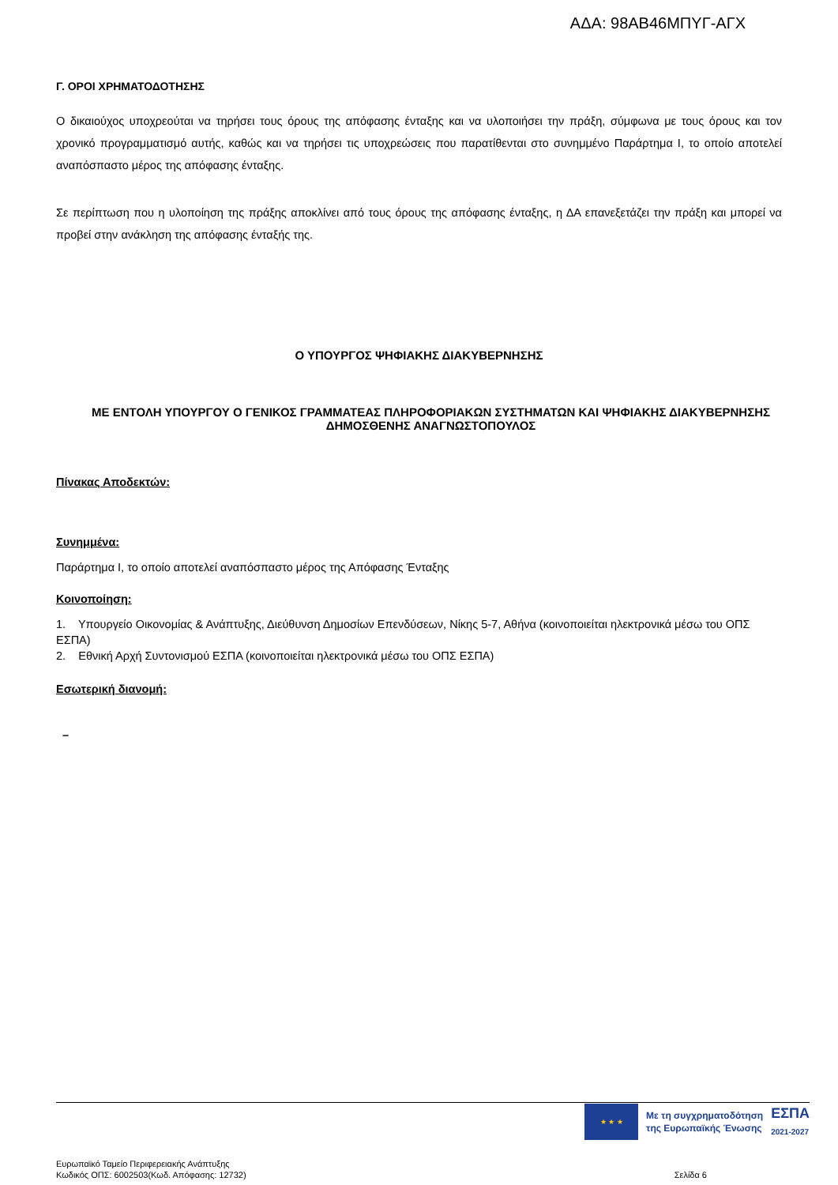ΑΔΑ: 98ΑΒ46ΜΠΥΓ-ΑΓΧ
Γ. ΟΡΟΙ ΧΡΗΜΑΤΟΔΟΤΗΣΗΣ
Ο δικαιούχος υποχρεούται να τηρήσει τους όρους της απόφασης ένταξης και να υλοποιήσει την πράξη, σύμφωνα με τους όρους και τον χρονικό προγραμματισμό αυτής, καθώς και να τηρήσει τις υποχρεώσεις που παρατίθενται στο συνημμένο Παράρτημα Ι, το οποίο αποτελεί αναπόσπαστο μέρος της απόφασης ένταξης.
Σε περίπτωση που η υλοποίηση της πράξης αποκλίνει από τους όρους της απόφασης ένταξης, η ΔΑ επανεξετάζει την πράξη και μπορεί να προβεί στην ανάκληση της απόφασης ένταξής της.
Ο ΥΠΟΥΡΓΟΣ ΨΗΦΙΑΚΗΣ ΔΙΑΚΥΒΕΡΝΗΣΗΣ
ΜΕ ΕΝΤΟΛΗ ΥΠΟΥΡΓΟΥ Ο ΓΕΝΙΚΟΣ ΓΡΑΜΜΑΤΕΑΣ ΠΛΗΡΟΦΟΡΙΑΚΩΝ ΣΥΣΤΗΜΑΤΩΝ ΚΑΙ ΨΗΦΙΑΚΗΣ ΔΙΑΚΥΒΕΡΝΗΣΗΣ ΔΗΜΟΣΘΕΝΗΣ ΑΝΑΓΝΩΣΤΟΠΟΥΛΟΣ
Πίνακας Αποδεκτών:
Συνημμένα:
Παράρτημα Ι, το οποίο αποτελεί αναπόσπαστο μέρος της Απόφασης Ένταξης
Κοινοποίηση:
1. Υπουργείο Οικονομίας & Ανάπτυξης, Διεύθυνση Δημοσίων Επενδύσεων, Νίκης 5-7, Αθήνα (κοινοποιείται ηλεκτρονικά μέσω του ΟΠΣ ΕΣΠΑ)
2. Εθνική Αρχή Συντονισμού ΕΣΠΑ (κοινοποιείται ηλεκτρονικά μέσω του ΟΠΣ ΕΣΠΑ)
Εσωτερική διανομή:
–
★ ★ ★
Με τη συγχρηματοδότηση
της Ευρωπαϊκής Ένωσης
ΕΣΠΑ
2021-2027
Ευρωπαϊκό Ταμείο Περιφερειακής Ανάπτυξης
Κωδικός ΟΠΣ: 6002503(Κωδ. Απόφασης: 12732)
Σελίδα 6